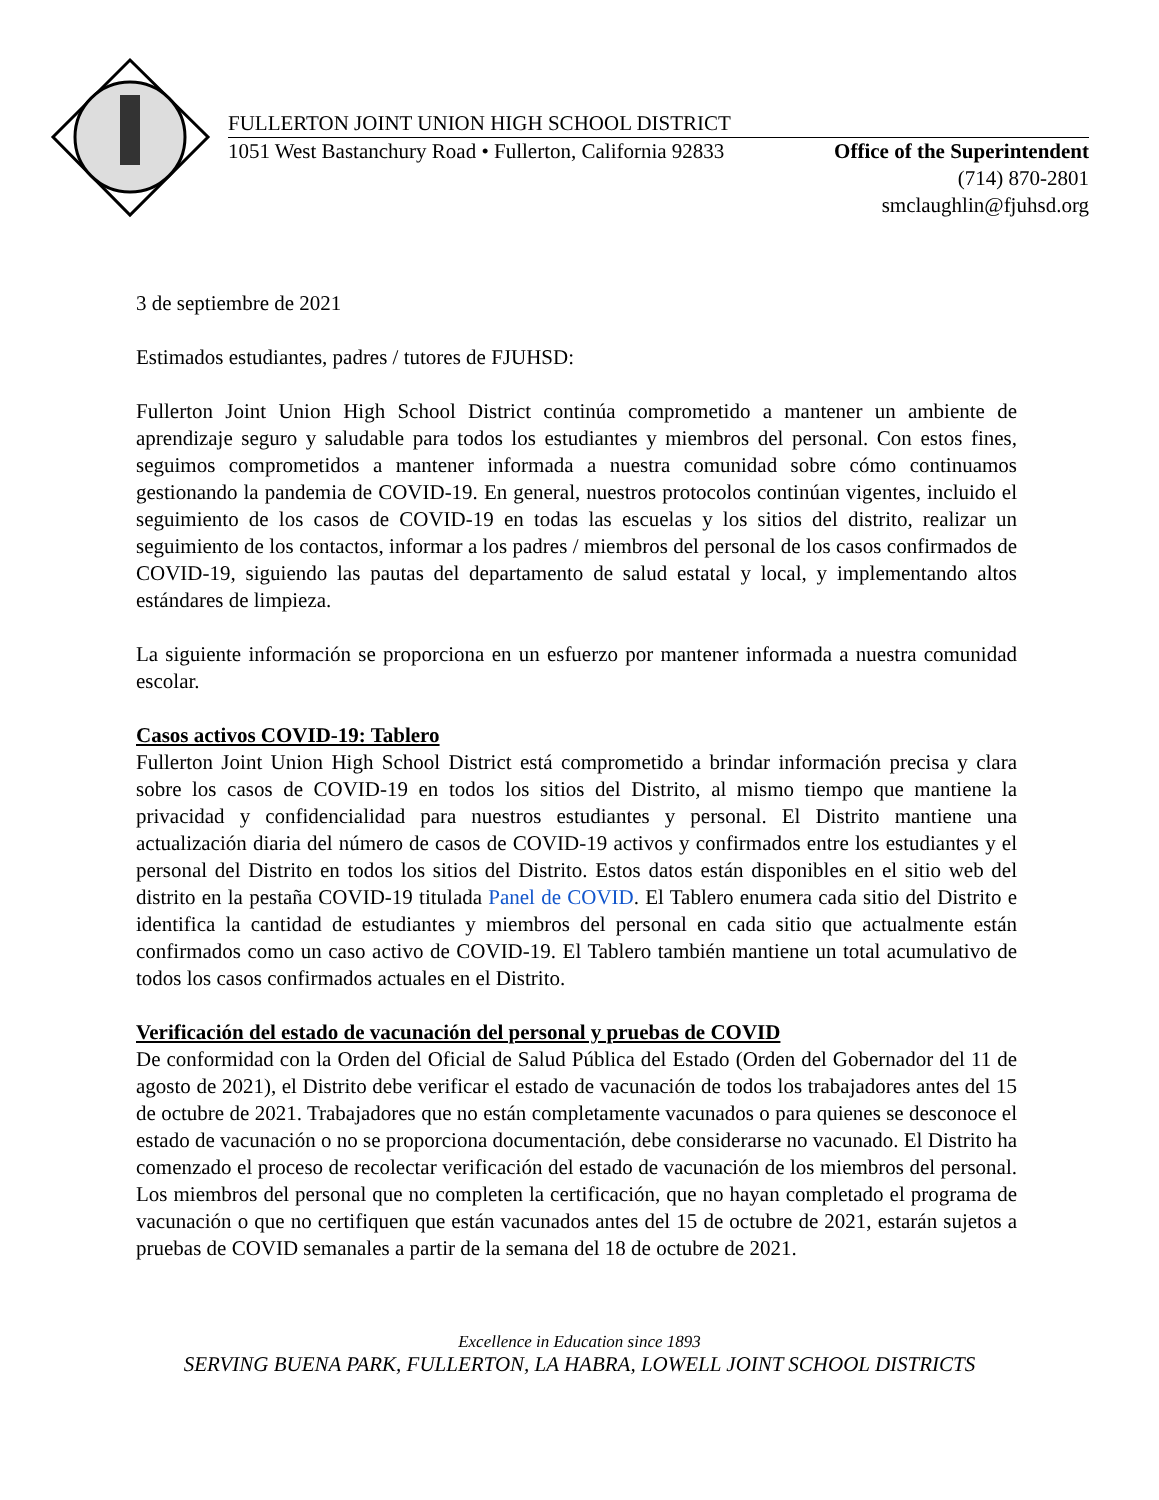FULLERTON JOINT UNION HIGH SCHOOL DISTRICT
1051 West Bastanchury Road • Fullerton, California 92833 Office of the Superintendent
(714) 870-2801
smclaughlin@fjuhsd.org
3 de septiembre de 2021
Estimados estudiantes, padres / tutores de FJUHSD:
Fullerton Joint Union High School District continúa comprometido a mantener un ambiente de aprendizaje seguro y saludable para todos los estudiantes y miembros del personal. Con estos fines, seguimos comprometidos a mantener informada a nuestra comunidad sobre cómo continuamos gestionando la pandemia de COVID-19. En general, nuestros protocolos continúan vigentes, incluido el seguimiento de los casos de COVID-19 en todas las escuelas y los sitios del distrito, realizar un seguimiento de los contactos, informar a los padres / miembros del personal de los casos confirmados de COVID-19, siguiendo las pautas del departamento de salud estatal y local, y implementando altos estándares de limpieza.
La siguiente información se proporciona en un esfuerzo por mantener informada a nuestra comunidad escolar.
Casos activos COVID-19: Tablero
Fullerton Joint Union High School District está comprometido a brindar información precisa y clara sobre los casos de COVID-19 en todos los sitios del Distrito, al mismo tiempo que mantiene la privacidad y confidencialidad para nuestros estudiantes y personal. El Distrito mantiene una actualización diaria del número de casos de COVID-19 activos y confirmados entre los estudiantes y el personal del Distrito en todos los sitios del Distrito. Estos datos están disponibles en el sitio web del distrito en la pestaña COVID-19 titulada Panel de COVID. El Tablero enumera cada sitio del Distrito e identifica la cantidad de estudiantes y miembros del personal en cada sitio que actualmente están confirmados como un caso activo de COVID-19. El Tablero también mantiene un total acumulativo de todos los casos confirmados actuales en el Distrito.
Verificación del estado de vacunación del personal y pruebas de COVID
De conformidad con la Orden del Oficial de Salud Pública del Estado (Orden del Gobernador del 11 de agosto de 2021), el Distrito debe verificar el estado de vacunación de todos los trabajadores antes del 15 de octubre de 2021. Trabajadores que no están completamente vacunados o para quienes se desconoce el estado de vacunación o no se proporciona documentación, debe considerarse no vacunado. El Distrito ha comenzado el proceso de recolectar verificación del estado de vacunación de los miembros del personal. Los miembros del personal que no completen la certificación, que no hayan completado el programa de vacunación o que no certifiquen que están vacunados antes del 15 de octubre de 2021, estarán sujetos a pruebas de COVID semanales a partir de la semana del 18 de octubre de 2021.
Excellence in Education since 1893
SERVING BUENA PARK, FULLERTON, LA HABRA, LOWELL JOINT SCHOOL DISTRICTS